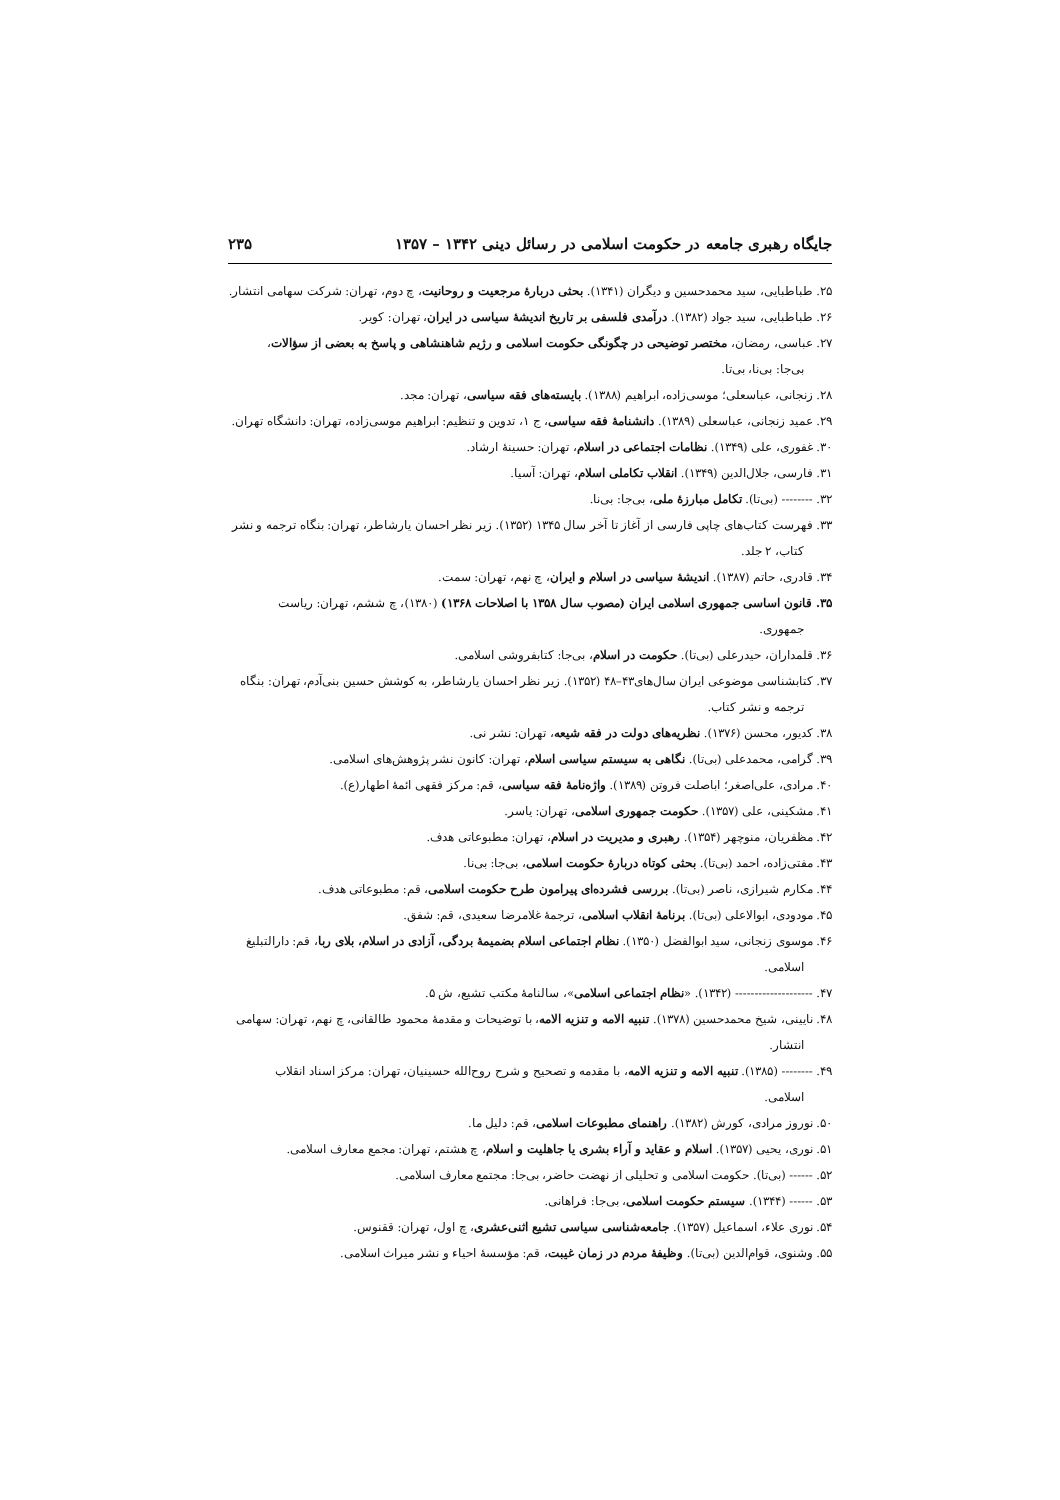جایگاه رهبری جامعه در حکومت اسلامی در رسائل دینی ۱۳۴۲ – ۱۳۵۷ ۲۳۵
۲۵. طباطبایی، سید محمدحسین و دیگران (۱۳۴۱). بحثی دربارهٔ مرجعیت و روحانیت، چ دوم، تهران: شرکت سهامی انتشار.
۲۶. طباطبایی، سید جواد (۱۳۸۲). درآمدی فلسفی بر تاریخ اندیشهٔ سیاسی در ایران، تهران: کویر.
۲۷. عباسی، رمضان، مختصر توضیحی در چگونگی حکومت اسلامی و رژیم شاهنشاهی و پاسخ به بعضی از سؤالات،
بی‌جا: بی‌نا، بی‌تا.
۲۸. زنجانی، عباسعلی؛ موسی‌زاده، ابراهیم (۱۳۸۸). بایسته‌های فقه سیاسی، تهران: مجد.
۲۹. عمید زنجانی، عباسعلی (۱۳۸۹). دانشنامهٔ فقه سیاسی، ج ۱، تدوین و تنظیم: ابراهیم موسی‌زاده، تهران: دانشگاه تهران.
۳۰. غفوری، علی (۱۳۴۹). نظامات اجتماعی در اسلام، تهران: حسینهٔ ارشاد.
۳۱. فارسی، جلال‌الدین (۱۳۴۹). انقلاب تکاملی اسلام، تهران: آسیا.
۳۲. -------- (بی‌تا). تکامل مبارزهٔ ملی، بی‌جا: بی‌نا.
۳۳. فهرست کتاب‌های چاپی فارسی از آغاز تا آخر سال ۱۳۴۵ (۱۳۵۲). زیر نظر احسان یارشاطر، تهران: بنگاه ترجمه و نشر
کتاب، ۲ جلد.
۳۴. قادری، حاتم (۱۳۸۷). اندیشهٔ سیاسی در اسلام و ایران، چ نهم، تهران: سمت.
۳۵. قانون اساسی جمهوری اسلامی ایران (مصوب سال ۱۳۵۸ با اصلاحات ۱۳۶۸) (۱۳۸۰)، چ ششم، تهران: ریاست
جمهوری.
۳۶. قلمداران، حیدرعلی (بی‌تا). حکومت در اسلام، بی‌جا: کتابفروشی اسلامی.
۳۷. کتابشناسی موضوعی ایران سال‌های۴۳–۴۸ (۱۳۵۲). زیر نظر احسان یارشاطر، به کوشش حسین بنی‌آدم، تهران: بنگاه
ترجمه و نشر کتاب.
۳۸. کدیور، محسن (۱۳۷۶). نظریه‌های دولت در فقه شیعه، تهران: نشر نی.
۳۹. گرامی، محمدعلی (بی‌تا). نگاهی به سیستم سیاسی اسلام، تهران: کانون نشر پژوهش‌های اسلامی.
۴۰. مرادی، علی‌اصغر؛ اباصلت فروتن (۱۳۸۹). واژه‌نامهٔ فقه سیاسی، قم: مرکز فقهی ائمهٔ اطهار(ع).
۴۱. مشکینی، علی (۱۳۵۷). حکومت جمهوری اسلامی، تهران: یاسر.
۴۲. مظفریان، منوچهر (۱۳۵۴). رهبری و مدیریت در اسلام، تهران: مطبوعاتی هدف.
۴۳. مفتی‌زاده، احمد (بی‌تا). بحثی کوتاه دربارهٔ حکومت اسلامی، بی‌جا: بی‌نا.
۴۴. مکارم شیرازی، ناصر (بی‌تا). بررسی فشرده‌ای پیرامون طرح حکومت اسلامی، قم: مطبوعاتی هدف.
۴۵. مودودی، ابوالاعلی (بی‌تا). برنامهٔ انقلاب اسلامی، ترجمهٔ غلامرضا سعیدی، قم: شفق.
۴۶. موسوی زنجانی، سید ابوالفضل (۱۳۵۰). نظام اجتماعی اسلام بضمیمهٔ بردگی، آزادی در اسلام، بلای ربا، قم: دارالتبلیغ
اسلامی.
۴۷. -------------------- (۱۳۴۲). «نظام اجتماعی اسلامی»، سالنامهٔ مکتب تشیع، ش ۵.
۴۸. نایینی، شیخ محمدحسین (۱۳۷۸). تنبیه الامه و تنزیه الامه، با توضیحات و مقدمهٔ محمود طالقانی، چ نهم، تهران: سهامی
انتشار.
۴۹. -------- (۱۳۸۵). تنبیه الامه و تنزیه الامه، با مقدمه و تصحیح و شرح روح‌الله حسینیان، تهران: مرکز اسناد انقلاب
اسلامی.
۵۰. نوروز مرادی، کورش (۱۳۸۲). راهنمای مطبوعات اسلامی، قم: دلیل ما.
۵۱. نوری، یحیی (۱۳۵۷). اسلام و عقاید و آراء بشری یا جاهلیت و اسلام، چ هشتم، تهران: مجمع معارف اسلامی.
۵۲. ------ (بی‌تا). حکومت اسلامی و تحلیلی از نهضت حاضر، بی‌جا: مجتمع معارف اسلامی.
۵۳. ------ (۱۳۴۴). سیستم حکومت اسلامی، بی‌جا: فراهانی.
۵۴. نوری علاء، اسماعیل (۱۳۵۷). جامعه‌شناسی سیاسی تشیع اثنی‌عشری، چ اول، تهران: ققنوس.
۵۵. وشنوی، قوام‌الدین (بی‌تا). وظیفهٔ مردم در زمان غیبت، قم: مؤسسهٔ احیاء و نشر میراث اسلامی.